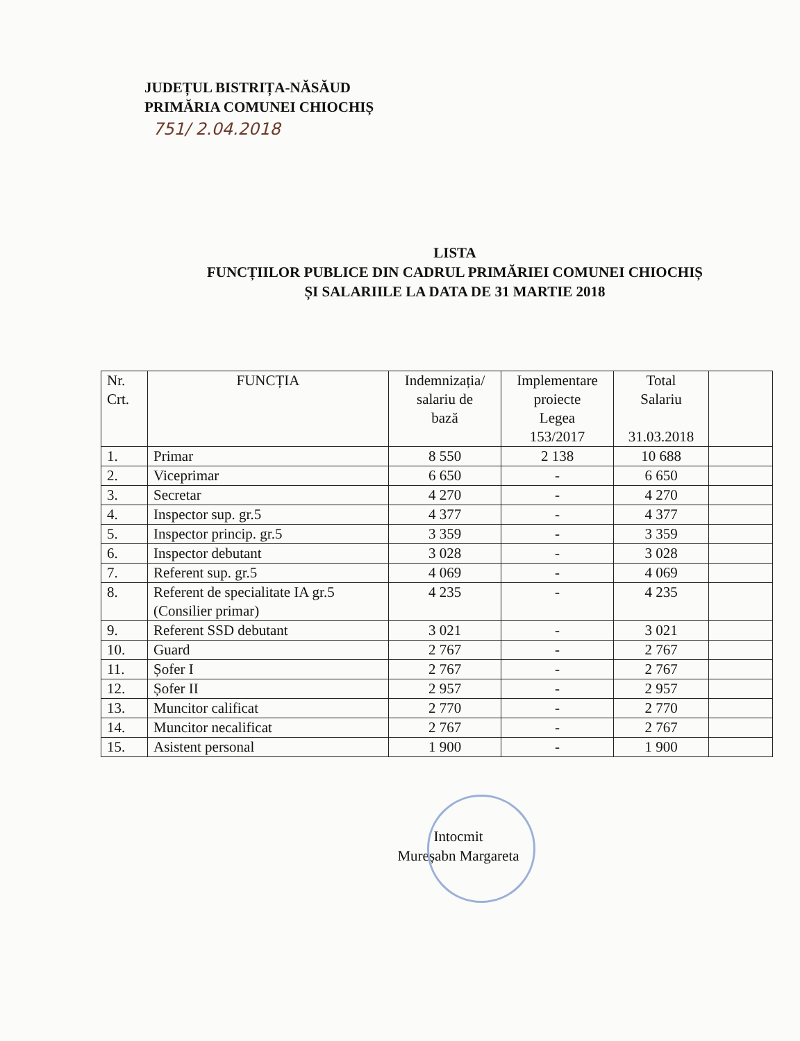JUDEȚUL BISTRIȚA-NĂSĂUD
PRIMĂRIA COMUNEI CHIOCHIȘ
751/ 2.04.2018
LISTA
FUNCȚIILOR PUBLICE DIN CADRUL PRIMĂRIEI COMUNEI CHIOCHIȘ ȘI SALARIILE LA DATA DE 31 MARTIE 2018
| Nr. Crt. | FUNCȚIA | Indemnizația/ salariu de bază | Implementare proiecte Legea 153/2017 | Total Salariu 31.03.2018 | |
| --- | --- | --- | --- | --- | --- |
| 1. | Primar | 8 550 | 2 138 | 10 688 | |
| 2. | Viceprimar | 6 650 | - | 6 650 | |
| 3. | Secretar | 4 270 | - | 4 270 | |
| 4. | Inspector sup. gr.5 | 4 377 | - | 4 377 | |
| 5. | Inspector princip. gr.5 | 3 359 | - | 3 359 | |
| 6. | Inspector debutant | 3 028 | - | 3 028 | |
| 7. | Referent sup. gr.5 | 4 069 | - | 4 069 | |
| 8. | Referent de specialitate IA gr.5 (Consilier primar) | 4 235 | - | 4 235 | |
| 9. | Referent SSD debutant | 3 021 | - | 3 021 | |
| 10. | Guard | 2 767 | - | 2 767 | |
| 11. | Șofer I | 2 767 | - | 2 767 | |
| 12. | Șofer II | 2 957 | - | 2 957 | |
| 13. | Muncitor calificat | 2 770 | - | 2 770 | |
| 14. | Muncitor necalificat | 2 767 | - | 2 767 | |
| 15. | Asistent personal | 1 900 | - | 1 900 | |
Intocmit
Mureșabn Margareta